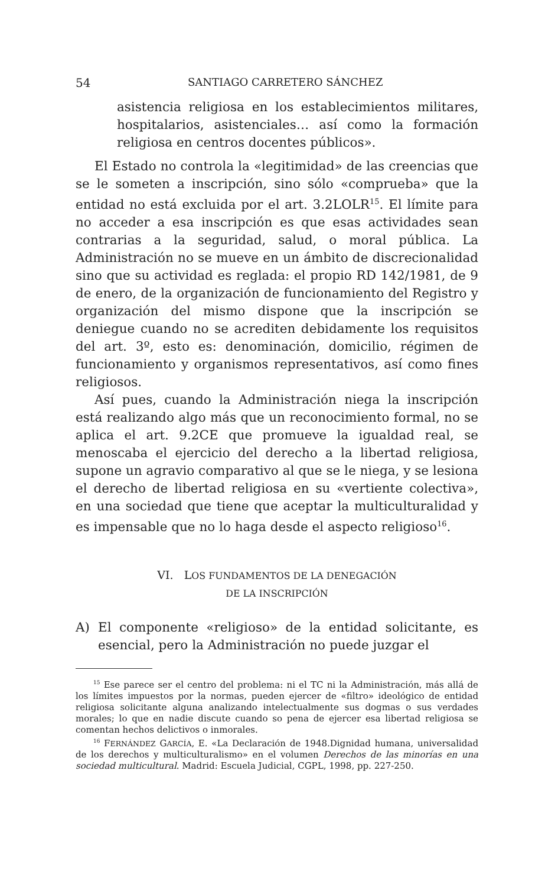54 SANTIAGO CARRETERO SÁNCHEZ
asistencia religiosa en los establecimientos militares, hospitalarios, asistenciales… así como la formación religiosa en centros docentes públicos».
El Estado no controla la «legitimidad» de las creencias que se le someten a inscripción, sino sólo «comprueba» que la entidad no está excluida por el art. 3.2LOLR<sup>15</sup>. El límite para no acceder a esa inscripción es que esas actividades sean contrarias a la seguridad, salud, o moral pública. La Administración no se mueve en un ámbito de discrecionalidad sino que su actividad es reglada: el propio RD 142/1981, de 9 de enero, de la organización de funcionamiento del Registro y organización del mismo dispone que la inscripción se deniegue cuando no se acrediten debidamente los requisitos del art. 3º, esto es: denominación, domicilio, régimen de funcionamiento y organismos representativos, así como fines religiosos.
Así pues, cuando la Administración niega la inscripción está realizando algo más que un reconocimiento formal, no se aplica el art. 9.2CE que promueve la igualdad real, se menoscaba el ejercicio del derecho a la libertad religiosa, supone un agravio comparativo al que se le niega, y se lesiona el derecho de libertad religiosa en su «vertiente colectiva», en una sociedad que tiene que aceptar la multiculturalidad y es impensable que no lo haga desde el aspecto religioso<sup>16</sup>.
VI. LOS FUNDAMENTOS DE LA DENEGACIÓN
DE LA INSCRIPCIÓN
A) El componente «religioso» de la entidad solicitante, es esencial, pero la Administración no puede juzgar el
<sup>15</sup> Ese parece ser el centro del problema: ni el TC ni la Administración, más allá de los límites impuestos por la normas, pueden ejercer de «filtro» ideológico de entidad religiosa solicitante alguna analizando intelectualmente sus dogmas o sus verdades morales; lo que en nadie discute cuando so pena de ejercer esa libertad religiosa se comentan hechos delictivos o inmorales.
<sup>16</sup> FERNÁNDEZ GARCÍA, E. «La Declaración de 1948.Dignidad humana, universalidad de los derechos y multiculturalismo» en el volumen Derechos de las minorías en una sociedad multicultural. Madrid: Escuela Judicial, CGPL, 1998, pp. 227-250.